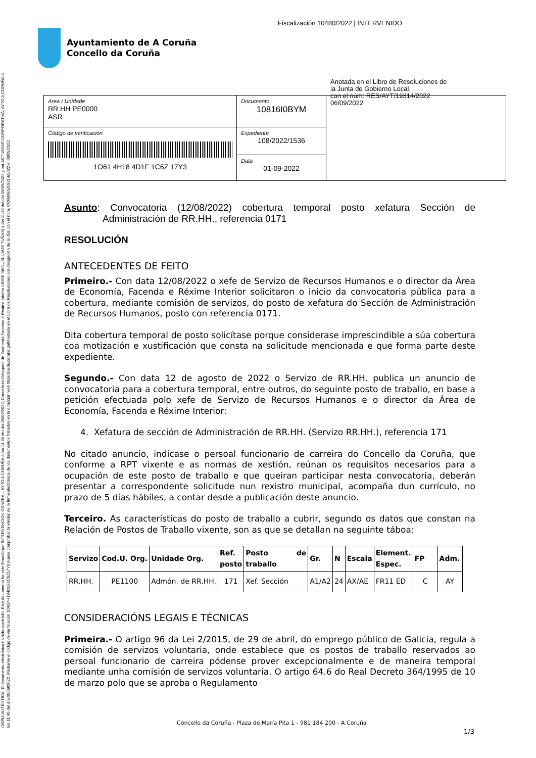Fiscalización 10480/2022 | INTERVENIDO
Ayuntamiento de A Coruña
Concello da Coruña
COPIA AUTÉNTICA. El documento electrónico ha sido aprobado. Este documento ha sido firmado por INTERVENCION GENERAL. AYTO A CORUÑA a las 14:35 del día 05/09/2022, Concelleiro Delegado de Economía,Facenda e Réxime Interior (JOSE MANUEL LAGE TUÑAS) a las 11:46 del día 06/09/2022 y por ACTIVIDAD CORPORATIVA. AYTO A CORUÑA a las 11:46 del día 06/09/2022. Mediante el código de verificación 1O614H184D1F1C6Z17Y3 puede comprobar la validez de la firma electrónica de los documentos firmados en la dirección web https://sede.coruna.gal/Anotada en el Libro de Resoluciones por delegación de la JGL con el núm. COR/RES/19314/2022 el 06/09/2022
| Area / Unidade RR.HH PE0000 ASR | Documento 10816I0BYM | Anotada en el Libro de Resoluciones de la Junta de Gobierno Local, con el núm: RES/AYT/19314/2022 06/09/2022 |
| Código de verificación 1O61 4H18 4D1F 1C6Z 17Y3 | Expediente 108/2022/1536 | |
| | Data 01-09-2022 | |
Asunto: Convocatoria (12/08/2022) cobertura temporal posto xefatura Sección de Administración de RR.HH., referencia 0171
RESOLUCIÓN
ANTECEDENTES DE FEITO
Primeiro.- Con data 12/08/2022 o xefe de Servizo de Recursos Humanos e o director da Área de Economía, Facenda e Réxime Interior solicitaron o inicio da convocatoria pública para a cobertura, mediante comisión de servizos, do posto de xefatura do Sección de Administración de Recursos Humanos, posto con referencia 0171.
Dita cobertura temporal de posto solicítase porque considerase imprescindible a súa cobertura coa motización e xustificación que consta na solicitude mencionada e que forma parte deste expediente.
Segundo.- Con data 12 de agosto de 2022 o Servizo de RR.HH. publica un anuncio de convocatoria para a cobertura temporal, entre outros, do seguinte posto de traballo, en base a petición efectuada polo xefe de Servizo de Recursos Humanos e o director da Área de Economía, Facenda e Réxime Interior:
4. Xefatura de sección de Administración de RR.HH. (Servizo RR.HH.), referencia 171
No citado anuncio, indicase o persoal funcionario de carreira do Concello da Coruña, que conforme a RPT vixente e as normas de xestión, reúnan os requisitos necesarios para a ocupación de este posto de traballo e que queiran participar nesta convocatoria, deberán presentar a correspondente solicitude nun rexistro municipal, acompaña dun currículo, no prazo de 5 días hábiles, a contar desde a publicación deste anuncio.
Terceiro. As características do posto de traballo a cubrir, segundo os datos que constan na Relación de Postos de Traballo vixente, son as que se detallan na seguinte táboa:
| Servizo | Cod.U. Org. | Unidade Org. | Ref. posto | Posto de traballo | Gr. | N | Escala | Element. Espec. | FP | Adm. |
| --- | --- | --- | --- | --- | --- | --- | --- | --- | --- | --- |
| RR.HH. | PE1100 | Admón. de RR.HH. | 171 | Xef. Sección | A1/A2 | 24 | AX/AE | FR11 ED | C | AY |
CONSIDERACIÓNS LEGAIS E TÉCNICAS
Primeira.- O artigo 96 da Lei 2/2015, de 29 de abril, do emprego público de Galicia, regula a comisión de servizos voluntaria, onde establece que os postos de traballo reservados ao persoal funcionario de carreira pódense prover excepcionalmente e de maneira temporal mediante unha comisión de servizos voluntaria. O artigo 64.6 do Real Decreto 364/1995 de 10 de marzo polo que se aproba o Regulamento
Concello da Coruña - Plaza de María Pita 1 - 981 184 200 - A Coruña
1/3